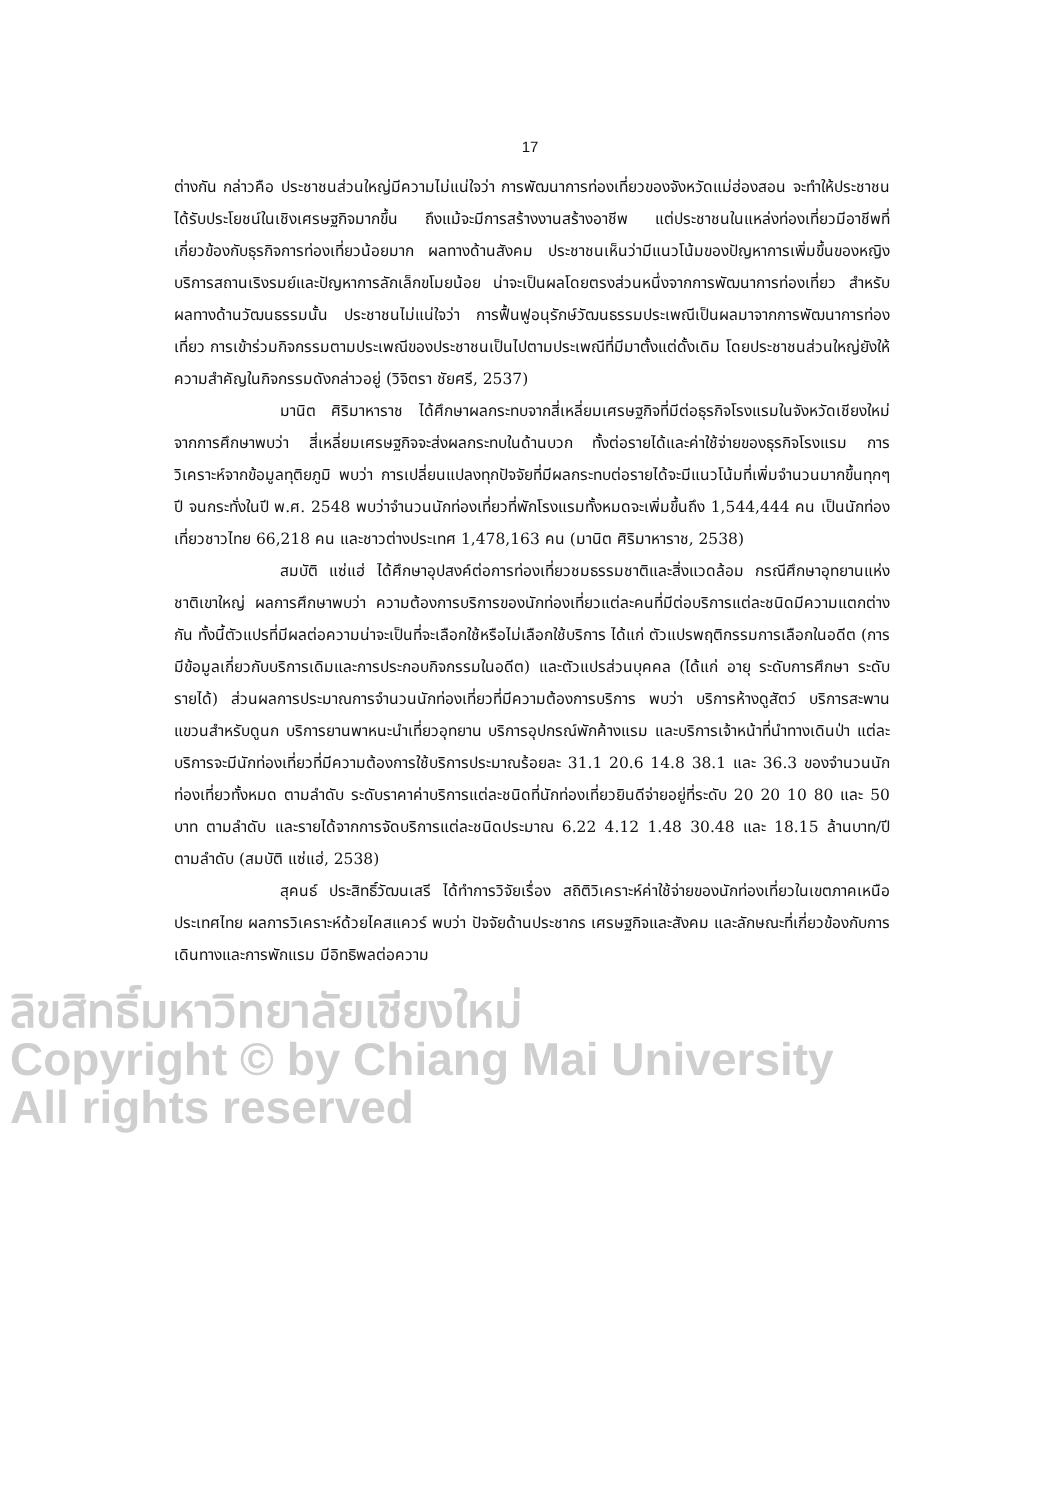17
ต่างกัน กล่าวคือ ประชาชนส่วนใหญ่มีความไม่แน่ใจว่า การพัฒนาการท่องเที่ยวของจังหวัดแม่ฮ่องสอน จะทำให้ประชาชนได้รับประโยชน์ในเชิงเศรษฐกิจมากขึ้น ถึงแม้จะมีการสร้างงานสร้างอาชีพ แต่ประชาชนในแหล่งท่องเที่ยวมีอาชีพที่เกี่ยวข้องกับธุรกิจการท่องเที่ยวน้อยมาก ผลทางด้านสังคม ประชาชนเห็นว่ามีแนวโน้มของปัญหาการเพิ่มขึ้นของหญิงบริการสถานเริงรมย์และปัญหาการลักเล็กขโมยน้อย น่าจะเป็นผลโดยตรงส่วนหนึ่งจากการพัฒนาการท่องเที่ยว สำหรับผลทางด้านวัฒนธรรมนั้น ประชาชนไม่แน่ใจว่า การฟื้นฟูอนุรักษ์วัฒนธรรมประเพณีเป็นผลมาจากการพัฒนาการท่องเที่ยว การเข้าร่วมกิจกรรมตามประเพณีของประชาชนเป็นไปตามประเพณีที่มีมาตั้งแต่ดั้งเดิม โดยประชาชนส่วนใหญ่ยังให้ความสำคัญในกิจกรรมดังกล่าวอยู่ (วิจิตรา ชัยศรี, 2537)
มานิต ศิริมาหาราช ได้ศึกษาผลกระทบจากสี่เหลี่ยมเศรษฐกิจที่มีต่อธุรกิจโรงแรมในจังหวัดเชียงใหม่ จากการศึกษาพบว่า สี่เหลี่ยมเศรษฐกิจจะส่งผลกระทบในด้านบวก ทั้งต่อรายได้และค่าใช้จ่ายของธุรกิจโรงแรม การวิเคราะห์จากข้อมูลทุติยภูมิ พบว่า การเปลี่ยนแปลงทุกปัจจัยที่มีผลกระทบต่อรายได้จะมีแนวโน้มที่เพิ่มจำนวนมากขึ้นทุกๆ ปี จนกระทั่งในปี พ.ศ. 2548 พบว่าจำนวนนักท่องเที่ยวที่พักโรงแรมทั้งหมดจะเพิ่มขึ้นถึง 1,544,444 คน เป็นนักท่องเที่ยวชาวไทย 66,218 คน และชาวต่างประเทศ 1,478,163 คน (มานิต ศิริมาหาราช, 2538)
สมบัติ แซ่แฮ่ ได้ศึกษาอุปสงค์ต่อการท่องเที่ยวชมธรรมชาติและสิ่งแวดล้อม กรณีศึกษาอุทยานแห่งชาติเขาใหญ่ ผลการศึกษาพบว่า ความต้องการบริการของนักท่องเที่ยวแต่ละคนที่มีต่อบริการแต่ละชนิดมีความแตกต่างกัน ทั้งนี้ตัวแปรที่มีผลต่อความน่าจะเป็นที่จะเลือกใช้หรือไม่เลือกใช้บริการ ได้แก่ ตัวแปรพฤติกรรมการเลือกในอดีต (การมีข้อมูลเกี่ยวกับบริการเดิมและการประกอบกิจกรรมในอดีต) และตัวแปรส่วนบุคคล (ได้แก่ อายุ ระดับการศึกษา ระดับรายได้) ส่วนผลการประมาณการจำนวนนักท่องเที่ยวที่มีความต้องการบริการ พบว่า บริการห้างดูสัตว์ บริการสะพานแขวนสำหรับดูนก บริการยานพาหนะนำเที่ยวอุทยาน บริการอุปกรณ์พักค้างแรม และบริการเจ้าหน้าที่นำทางเดินป่า แต่ละบริการจะมีนักท่องเที่ยวที่มีความต้องการใช้บริการประมาณร้อยละ 31.1 20.6 14.8 38.1 และ 36.3 ของจำนวนนักท่องเที่ยวทั้งหมด ตามลำดับ ระดับราคาค่าบริการแต่ละชนิดที่นักท่องเที่ยวยินดีจ่ายอยู่ที่ระดับ 20 20 10 80 และ 50 บาท ตามลำดับ และรายได้จากการจัดบริการแต่ละชนิดประมาณ 6.22 4.12 1.48 30.48 และ 18.15 ล้านบาท/ปี ตามลำดับ (สมบัติ แซ่แฮ่, 2538)
สุคนธ์ ประสิทธิ์วัฒนเสรี ได้ทำการวิจัยเรื่อง สถิติวิเคราะห์ค่าใช้จ่ายของนักท่องเที่ยวในเขตภาคเหนือ ประเทศไทย ผลการวิเคราะห์ด้วยไคสแควร์ พบว่า ปัจจัยด้านประชากร เศรษฐกิจและสังคม และลักษณะที่เกี่ยวข้องกับการเดินทางและการพักแรม มีอิทธิพลต่อความ
ลิขสิทธิ์มหาวิทยาลัยเชียงใหม่
Copyright © by Chiang Mai University
All rights reserved